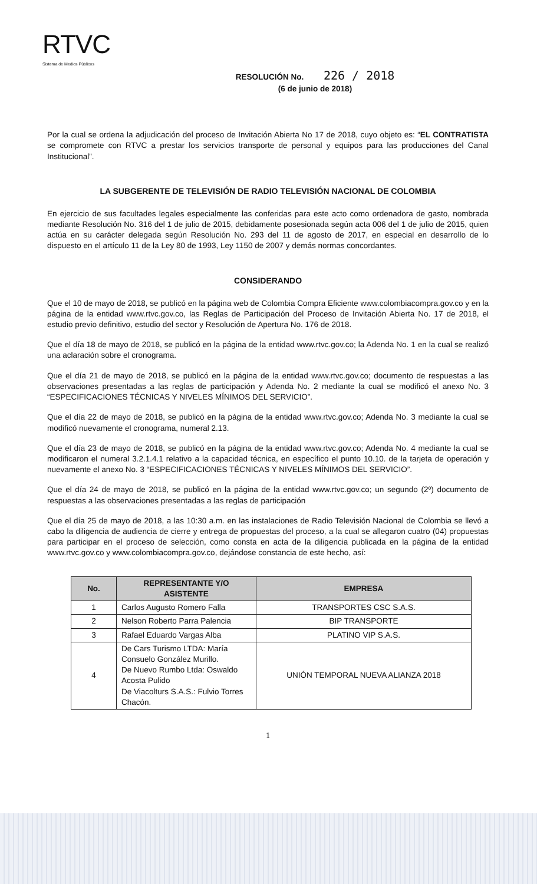RTVC
Sistema de Medios Públicos
RESOLUCIÓN No. 226 / 2018
(6 de junio de 2018)
Por la cual se ordena la adjudicación del proceso de Invitación Abierta No 17 de 2018, cuyo objeto es: “EL CONTRATISTA se compromete con RTVC a prestar los servicios transporte de personal y equipos para las producciones del Canal Institucional”.
LA SUBGERENTE DE TELEVISIÓN DE RADIO TELEVISIÓN NACIONAL DE COLOMBIA
En ejercicio de sus facultades legales especialmente las conferidas para este acto como ordenadora de gasto, nombrada mediante Resolución No. 316 del 1 de julio de 2015, debidamente posesionada según acta 006 del 1 de julio de 2015, quien actúa en su carácter delegada según Resolución No. 293 del 11 de agosto de 2017, en especial en desarrollo de lo dispuesto en el artículo 11 de la Ley 80 de 1993, Ley 1150 de 2007 y demás normas concordantes.
CONSIDERANDO
Que el 10 de mayo de 2018, se publicó en la página web de Colombia Compra Eficiente www.colombiacompra.gov.co y en la página de la entidad www.rtvc.gov.co, las Reglas de Participación del Proceso de Invitación Abierta No. 17 de 2018, el estudio previo definitivo, estudio del sector y Resolución de Apertura No. 176 de 2018.
Que el día 18 de mayo de 2018, se publicó en la página de la entidad www.rtvc.gov.co; la Adenda No. 1 en la cual se realizó una aclaración sobre el cronograma.
Que el día 21 de mayo de 2018, se publicó en la página de la entidad www.rtvc.gov.co; documento de respuestas a las observaciones presentadas a las reglas de participación y Adenda No. 2 mediante la cual se modificó el anexo No. 3 “ESPECIFICACIONES TÉCNICAS Y NIVELES MÍNIMOS DEL SERVICIO”.
Que el día 22 de mayo de 2018, se publicó en la página de la entidad www.rtvc.gov.co; Adenda No. 3 mediante la cual se modificó nuevamente el cronograma, numeral 2.13.
Que el día 23 de mayo de 2018, se publicó en la página de la entidad www.rtvc.gov.co; Adenda No. 4 mediante la cual se modificaron el numeral 3.2.1.4.1 relativo a la capacidad técnica, en específico el punto 10.10. de la tarjeta de operación y nuevamente el anexo No. 3 “ESPECIFICACIONES TÉCNICAS Y NIVELES MÍNIMOS DEL SERVICIO”.
Que el día 24 de mayo de 2018, se publicó en la página de la entidad www.rtvc.gov.co; un segundo (2º) documento de respuestas a las observaciones presentadas a las reglas de participación
Que el día 25 de mayo de 2018, a las 10:30 a.m. en las instalaciones de Radio Televisión Nacional de Colombia se llevó a cabo la diligencia de audiencia de cierre y entrega de propuestas del proceso, a la cual se allegaron cuatro (04) propuestas para participar en el proceso de selección, como consta en acta de la diligencia publicada en la página de la entidad www.rtvc.gov.co y www.colombiacompra.gov.co, dejándose constancia de este hecho, así:
| No. | REPRESENTANTE Y/O ASISTENTE | EMPRESA |
| --- | --- | --- |
| 1 | Carlos Augusto Romero Falla | TRANSPORTES CSC S.A.S. |
| 2 | Nelson Roberto Parra Palencia | BIP TRANSPORTE |
| 3 | Rafael Eduardo Vargas Alba | PLATINO VIP S.A.S. |
| 4 | De Cars Turismo LTDA: María Consuelo González Murillo. De Nuevo Rumbo Ltda: Oswaldo Acosta Pulido De Viacolturs S.A.S.: Fulvio Torres Chacón. | UNIÓN TEMPORAL NUEVA ALIANZA 2018 |
1